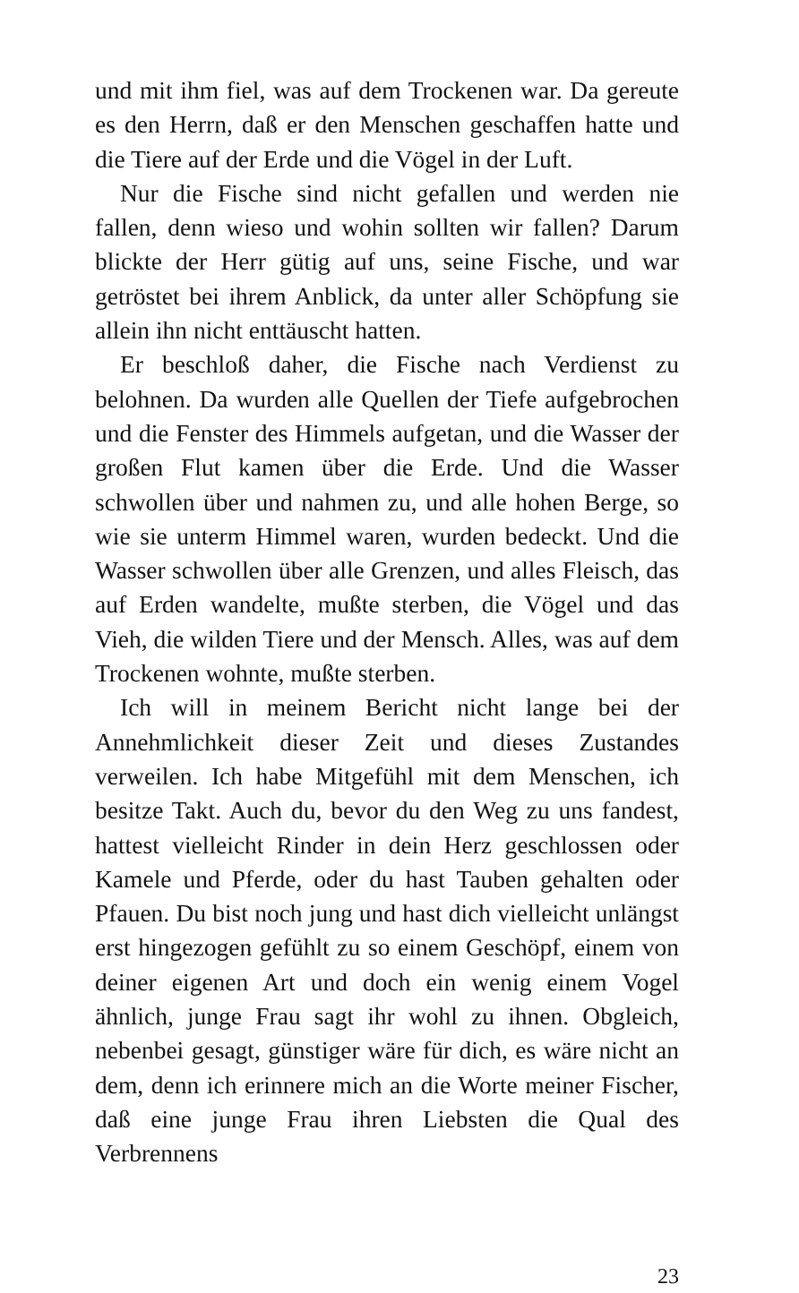und mit ihm fiel, was auf dem Trockenen war. Da gereute es den Herrn, daß er den Menschen geschaffen hatte und die Tiere auf der Erde und die Vögel in der Luft.
Nur die Fische sind nicht gefallen und werden nie fallen, denn wieso und wohin sollten wir fallen? Darum blickte der Herr gütig auf uns, seine Fische, und war getröstet bei ihrem Anblick, da unter aller Schöpfung sie allein ihn nicht enttäuscht hatten.
Er beschloß daher, die Fische nach Verdienst zu belohnen. Da wurden alle Quellen der Tiefe aufgebrochen und die Fenster des Himmels aufgetan, und die Wasser der großen Flut kamen über die Erde. Und die Wasser schwollen über und nahmen zu, und alle hohen Berge, so wie sie unterm Himmel waren, wurden bedeckt. Und die Wasser schwollen über alle Grenzen, und alles Fleisch, das auf Erden wandelte, mußte sterben, die Vögel und das Vieh, die wilden Tiere und der Mensch. Alles, was auf dem Trockenen wohnte, mußte sterben.
Ich will in meinem Bericht nicht lange bei der Annehmlichkeit dieser Zeit und dieses Zustandes verweilen. Ich habe Mitgefühl mit dem Menschen, ich besitze Takt. Auch du, bevor du den Weg zu uns fandest, hattest vielleicht Rinder in dein Herz geschlossen oder Kamele und Pferde, oder du hast Tauben gehalten oder Pfauen. Du bist noch jung und hast dich vielleicht unlängst erst hingezogen gefühlt zu so einem Geschöpf, einem von deiner eigenen Art und doch ein wenig einem Vogel ähnlich, junge Frau sagt ihr wohl zu ihnen. Obgleich, nebenbei gesagt, günstiger wäre für dich, es wäre nicht an dem, denn ich erinnere mich an die Worte meiner Fischer, daß eine junge Frau ihren Liebsten die Qual des Verbrennens
23